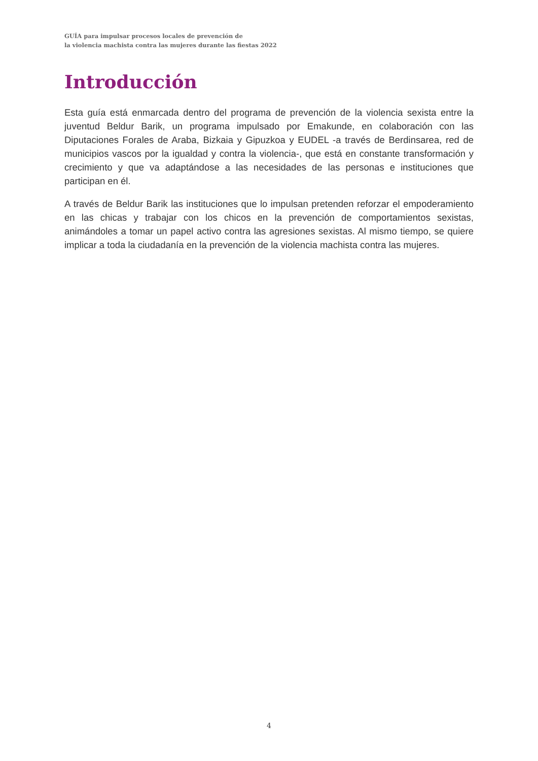GUÍA para impulsar procesos locales de prevención de
la violencia machista contra las mujeres durante las fiestas 2022
Introducción
Esta guía está enmarcada dentro del programa de prevención de la violencia sexista entre la juventud Beldur Barik, un programa impulsado por Emakunde, en colaboración con las Diputaciones Forales de Araba, Bizkaia y Gipuzkoa y EUDEL -a través de Berdinsarea, red de municipios vascos por la igualdad y contra la violencia-, que está en constante transformación y crecimiento y que va adaptándose a las necesidades de las personas e instituciones que participan en él.
A través de Beldur Barik las instituciones que lo impulsan pretenden reforzar el empoderamiento en las chicas y trabajar con los chicos en la prevención de comportamientos sexistas, animándoles a tomar un papel activo contra las agresiones sexistas. Al mismo tiempo, se quiere implicar a toda la ciudadanía en la prevención de la violencia machista contra las mujeres.
4